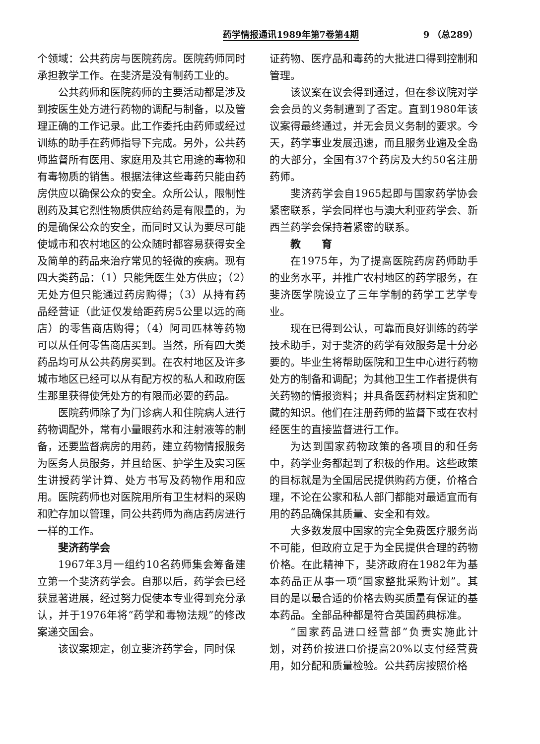药学情报通讯1989年第7卷第4期 9 （总289）
个领域：公共药房与医院药房。医院药师同时承担教学工作。在斐济是没有制药工业的。
公共药师和医院药师的主要活动都是涉及到按医生处方进行药物的调配与制备，以及管理正确的工作记录。此工作委托由药师或经过训练的助手在药师指导下完成。另外，公共药师监督所有医用、家庭用及其它用途的毒物和有毒物质的销售。根据法律这些毒药只能由药房供应以确保公众的安全。众所公认，限制性剧药及其它烈性物质供应给药是有限量的，为的是确保公众的安全，而同时又认为要尽可能使城市和农村地区的公众随时都容易获得安全及简单的药品来治疗常见的轻微的疾病。现有四大类药品：（1）只能凭医生处方供应；（2）无处方但只能通过药房购得；（3）从持有药品经营证（此证仅发给距药房5公里以远的商店）的零售商店购得；（4）阿司匹林等药物可以从任何零售商店买到。当然，所有四大类药品均可从公共药房买到。在农村地区及许多城市地区已经可以从有配方权的私人和政府医生那里获得使凭处方的有限而必要的药品。
医院药师除了为门诊病人和住院病人进行药物调配外，常有小量眼药水和注射液等的制备，还要监督病房的用药，建立药物情报服务为医务人员服务，并且给医、护学生及实习医生讲授药学计算、处方书写及药物作用和应用。医院药师也对医院用所有卫生材料的采购和贮存加以管理，同公共药师为商店药房进行一样的工作。
斐济药学会
1967年3月一组约10名药师集会筹备建立第一个斐济药学会。自那以后，药学会已经获显著进展，经过努力促使本专业得到充分承认，并于1976年将“药学和毒物法规”的修改案递交国会。
该议案规定，创立斐济药学会，同时保
证药物、医疗品和毒药的大批进口得到控制和管理。
该议案在议会得到通过，但在参议院对学会会员的义务制遭到了否定。直到1980年该议案得最终通过，并无会员义务制的要求。今天，药学事业发展迅速，而且服务业遍及全岛的大部分，全国有37个药房及大约50名注册药师。
斐济药学会自1965起即与国家药学协会紧密联系，学会同样也与澳大利亚药学会、新西兰药学会保持着紧密的联系。
教　　育
在1975年，为了提高医院药房药师助手的业务水平，并推广农村地区的药学服务，在斐济医学院设立了三年学制的药学工艺学专业。
现在已得到公认，可靠而良好训练的药学技术助手，对于斐济的药学有效服务是十分必要的。毕业生将帮助医院和卫生中心进行药物处方的制备和调配；为其他卫生工作者提供有关药物的情报资料；并具备医药材料定货和贮藏的知识。他们在注册药师的监督下或在农村经医生的直接监督进行工作。
为达到国家药物政策的各项目的和任务中，药学业务都起到了积极的作用。这些政策的目标就是为全国居民提供购药方便，价格合理，不论在公家和私人部门都能对最适宜而有用的药品确保其质量、安全和有效。
大多数发展中国家的完全免费医疗服务尚不可能，但政府立足于为全民提供合理的药物价格。在此精神下，斐济政府在1982年为基本药品正从事一项“国家整批采购计划”。其目的是以最合适的价格去购买质量有保证的基本药品。全部品种都是符合英国药典标准。
“国家药品进口经营部”负责实施此计划，对药价按进口价提高20%以支付经营费用，如分配和质量检验。公共药房按照价格